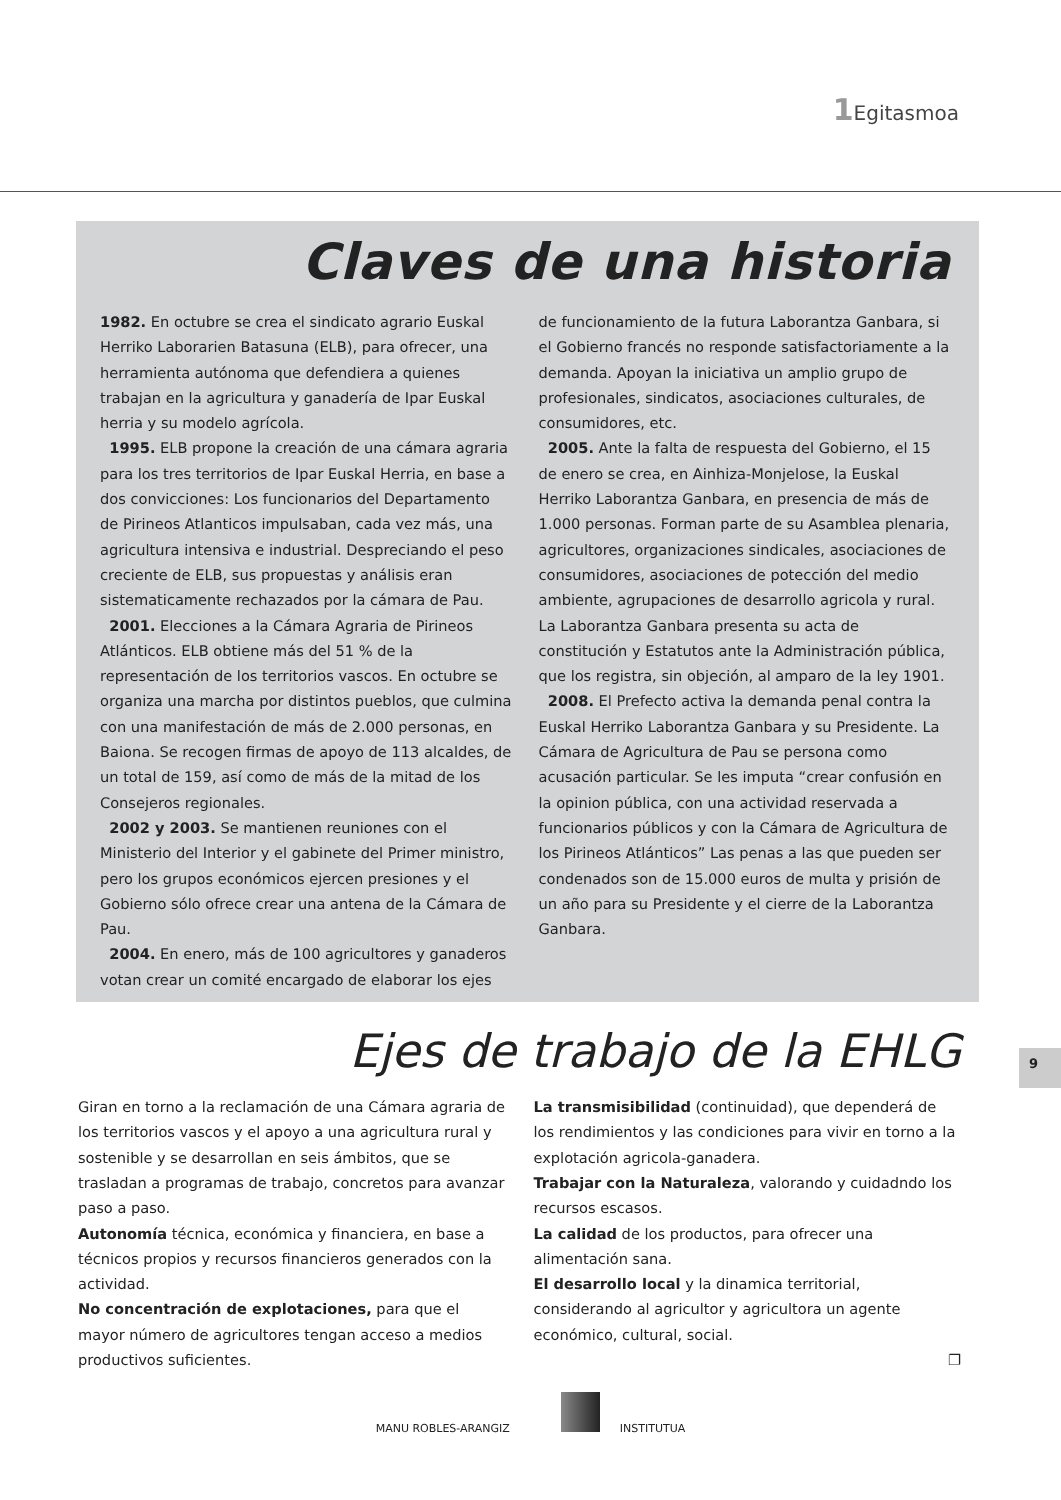1 Egitasmoa
Claves de una historia
1982. En octubre se crea el sindicato agrario Euskal Herriko Laborarien Batasuna (ELB), para ofrecer, una herramienta autónoma que defendiera a quienes trabajan en la agricultura y ganadería de Ipar Euskal herria y su modelo agrícola.
1995. ELB propone la creación de una cámara agraria para los tres territorios de Ipar Euskal Herria, en base a dos convicciones: Los funcionarios del Departamento de Pirineos Atlanticos impulsaban, cada vez más, una agricultura intensiva e industrial. Despreciando el peso creciente de ELB, sus propuestas y análisis eran sistematicamente rechazados por la cámara de Pau.
2001. Elecciones a la Cámara Agraria de Pirineos Atlánticos. ELB obtiene más del 51 % de la representación de los territorios vascos. En octubre se organiza una marcha por distintos pueblos, que culmina con una manifestación de más de 2.000 personas, en Baiona. Se recogen firmas de apoyo de 113 alcaldes, de un total de 159, así como de más de la mitad de los Consejeros regionales.
2002 y 2003. Se mantienen reuniones con el Ministerio del Interior y el gabinete del Primer ministro, pero los grupos económicos ejercen presiones y el Gobierno sólo ofrece crear una antena de la Cámara de Pau.
2004. En enero, más de 100 agricultores y ganaderos votan crear un comité encargado de elaborar los ejes
de funcionamiento de la futura Laborantza Ganbara, si el Gobierno francés no responde satisfactoriamente a la demanda. Apoyan la iniciativa un amplio grupo de profesionales, sindicatos, asociaciones culturales, de consumidores, etc.
2005. Ante la falta de respuesta del Gobierno, el 15 de enero se crea, en Ainhiza-Monjelose, la Euskal Herriko Laborantza Ganbara, en presencia de más de 1.000 personas. Forman parte de su Asamblea plenaria, agricultores, organizaciones sindicales, asociaciones de consumidores, asociaciones de potección del medio ambiente, agrupaciones de desarrollo agricola y rural. La Laborantza Ganbara presenta su acta de constitución y Estatutos ante la Administración pública, que los registra, sin objeción, al amparo de la ley 1901.
2008. El Prefecto activa la demanda penal contra la Euskal Herriko Laborantza Ganbara y su Presidente. La Cámara de Agricultura de Pau se persona como acusación particular. Se les imputa “crear confusión en la opinion pública, con una actividad reservada a funcionarios públicos y con la Cámara de Agricultura de los Pirineos Atlánticos” Las penas a las que pueden ser condenados son de 15.000 euros de multa y prisión de un año para su Presidente y el cierre de la Laborantza Ganbara.
Ejes de trabajo de la EHLG
Giran en torno a la reclamación de una Cámara agraria de los territorios vascos y el apoyo a una agricultura rural y sostenible y se desarrollan en seis ámbitos, que se trasladan a programas de trabajo, concretos para avanzar paso a paso.
Autonomía técnica, económica y financiera, en base a técnicos propios y recursos financieros generados con la actividad.
No concentración de explotaciones, para que el mayor número de agricultores tengan acceso a medios productivos suficientes.
La transmisibilidad (continuidad), que dependerá de los rendimientos y las condiciones para vivir en torno a la explotación agricola-ganadera.
Trabajar con la Naturaleza, valorando y cuidadndo los recursos escasos.
La calidad de los productos, para ofrecer una alimentación sana.
El desarrollo local y la dinamica territorial, considerando al agricultor y agricultora un agente económico, cultural, social.
❐
9
MANU ROBLES-ARANGIZ INSTITUTUA